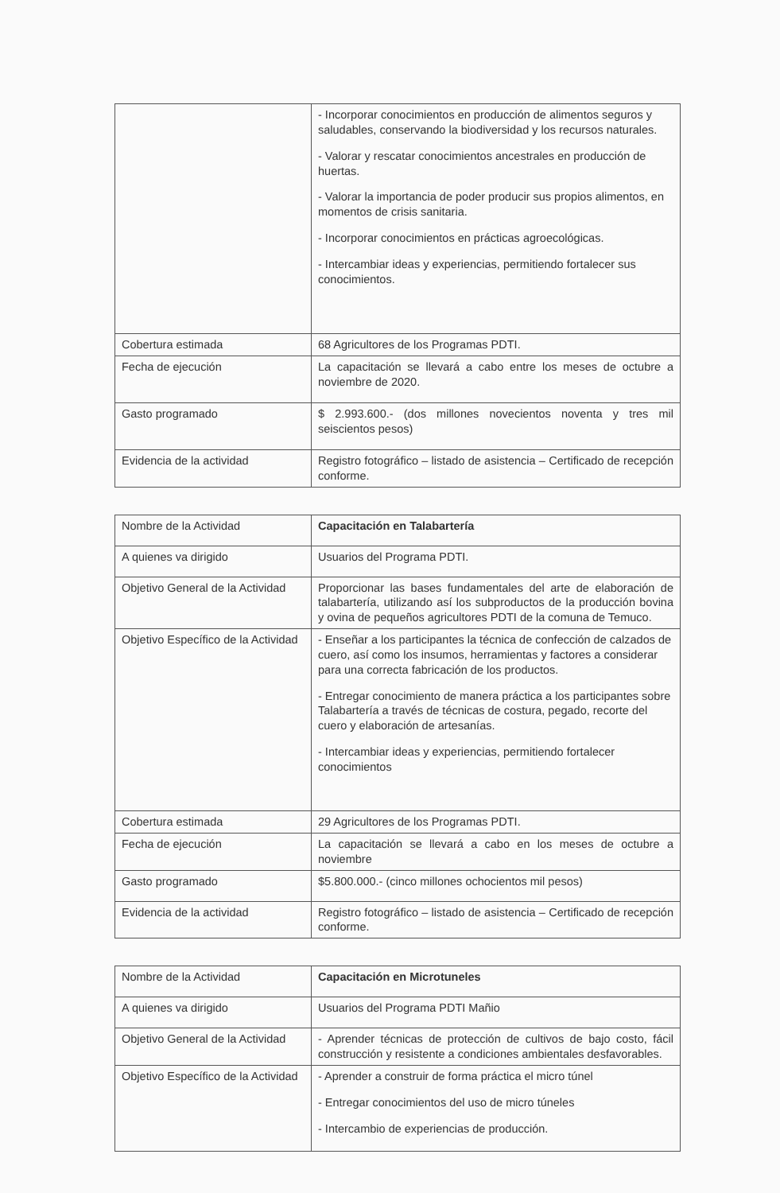| | - Incorporar conocimientos en producción de alimentos seguros y saludables, conservando la biodiversidad y los recursos naturales. - Valorar y rescatar conocimientos ancestrales en producción de huertas. - Valorar la importancia de poder producir sus propios alimentos, en momentos de crisis sanitaria. - Incorporar conocimientos en prácticas agroecológicas. - Intercambiar ideas y experiencias, permitiendo fortalecer sus conocimientos. |
| Cobertura estimada | 68 Agricultores de los Programas PDTI. |
| Fecha de ejecución | La capacitación se llevará a cabo entre los meses de octubre a noviembre de 2020. |
| Gasto programado | $ 2.993.600.- (dos millones novecientos noventa y tres mil seiscientos pesos) |
| Evidencia de la actividad | Registro fotográfico – listado de asistencia – Certificado de recepción conforme. |
| Nombre de la Actividad | Capacitación en Talabartería |
| A quienes va dirigido | Usuarios del Programa PDTI. |
| Objetivo General de la Actividad | Proporcionar las bases fundamentales del arte de elaboración de talabartería, utilizando así los subproductos de la producción bovina y ovina de pequeños agricultores PDTI de la comuna de Temuco. |
| Objetivo Específico de la Actividad | - Enseñar a los participantes la técnica de confección de calzados de cuero, así como los insumos, herramientas y factores a considerar para una correcta fabricación de los productos. - Entregar conocimiento de manera práctica a los participantes sobre Talabartería a través de técnicas de costura, pegado, recorte del cuero y elaboración de artesanías. - Intercambiar ideas y experiencias, permitiendo fortalecer conocimientos |
| Cobertura estimada | 29 Agricultores de los Programas PDTI. |
| Fecha de ejecución | La capacitación se llevará a cabo en los meses de octubre a noviembre |
| Gasto programado | $5.800.000.- (cinco millones ochocientos mil pesos) |
| Evidencia de la actividad | Registro fotográfico – listado de asistencia – Certificado de recepción conforme. |
| Nombre de la Actividad | Capacitación en Microtuneles |
| A quienes va dirigido | Usuarios del Programa PDTI Mañio |
| Objetivo General de la Actividad | - Aprender técnicas de protección de cultivos de bajo costo, fácil construcción y resistente a condiciones ambientales desfavorables. |
| Objetivo Específico de la Actividad | - Aprender a construir de forma práctica el micro túnel - Entregar conocimientos del uso de micro túneles - Intercambio de experiencias de producción. |